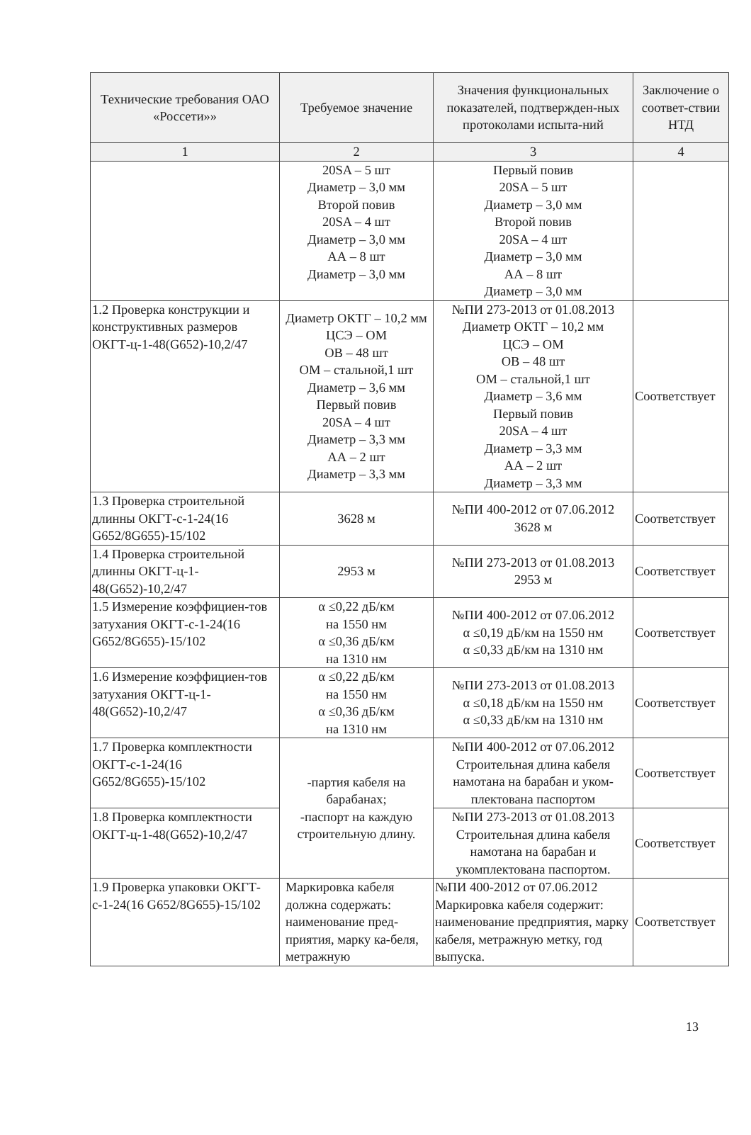| Технические требования ОАО «Россети»» | Требуемое значение | Значения функциональных показателей, подтвержден-ных протоколами испыта-ний | Заключение о соответ-ствии НТД |
| --- | --- | --- | --- |
| 1 | 2 | 3 | 4 |
| | 20SA – 5 шт Диаметр – 3,0 мм Второй повив 20SA – 4 шт Диаметр – 3,0 мм АА – 8 шт Диаметр – 3,0 мм | Первый повив 20SA – 5 шт Диаметр – 3,0 мм Второй повив 20SA – 4 шт Диаметр – 3,0 мм АА – 8 шт Диаметр – 3,0 мм | |
| 1.2 Проверка конструкции и конструктивных размеров ОКГТ-ц-1-48(G652)-10,2/47 | Диаметр ОКТГ – 10,2 мм ЦСЭ – ОМ ОВ – 48 шт ОМ – стальной,1 шт Диаметр – 3,6 мм Первый повив 20SA – 4 шт Диаметр – 3,3 мм АА – 2 шт Диаметр – 3,3 мм | №ПИ 273-2013 от 01.08.2013 Диаметр ОКТГ – 10,2 мм ЦСЭ – ОМ ОВ – 48 шт ОМ – стальной,1 шт Диаметр – 3,6 мм Первый повив 20SA – 4 шт Диаметр – 3,3 мм АА – 2 шт Диаметр – 3,3 мм | Соответствует |
| 1.3 Проверка строительной длинны ОКГТ-с-1-24(16 G652/8G655)-15/102 | 3628 м | №ПИ 400-2012 от 07.06.2012 3628 м | Соответствует |
| 1.4 Проверка строительной длинны ОКГТ-ц-1-48(G652)-10,2/47 | 2953 м | №ПИ 273-2013 от 01.08.2013 2953 м | Соответствует |
| 1.5 Измерение коэффициен-тов затухания ОКГТ-с-1-24(16 G652/8G655)-15/102 | α ≤0,22 дБ/км на 1550 нм α ≤0,36 дБ/км на 1310 нм | №ПИ 400-2012 от 07.06.2012 α ≤0,19 дБ/км на 1550 нм α ≤0,33 дБ/км на 1310 нм | Соответствует |
| 1.6 Измерение коэффициен-тов затухания ОКГТ-ц-1-48(G652)-10,2/47 | α ≤0,22 дБ/км на 1550 нм α ≤0,36 дБ/км на 1310 нм | №ПИ 273-2013 от 01.08.2013 α ≤0,18 дБ/км на 1550 нм α ≤0,33 дБ/км на 1310 нм | Соответствует |
| 1.7 Проверка комплектности ОКГТ-с-1-24(16 G652/8G655)-15/102 | -партия кабеля на барабанах; -паспорт на каждую строительную длину. | №ПИ 400-2012 от 07.06.2012 Строительная длина кабеля намотана на барабан и уком-плектована паспортом | Соответствует |
| 1.8 Проверка комплектности ОКГТ-ц-1-48(G652)-10,2/47 | | №ПИ 273-2013 от 01.08.2013 Строительная длина кабеля намотана на барабан и укомплектована паспортом. | Соответствует |
| 1.9 Проверка упаковки ОКГТ-с-1-24(16 G652/8G655)-15/102 | Маркировка кабеля должна содержать: наименование пред-приятия, марку ка-беля, метражную | №ПИ 400-2012 от 07.06.2012 Маркировка кабеля содержит: наименование предприятия, марку кабеля, метражную метку, год выпуска. | Соответствует |
13